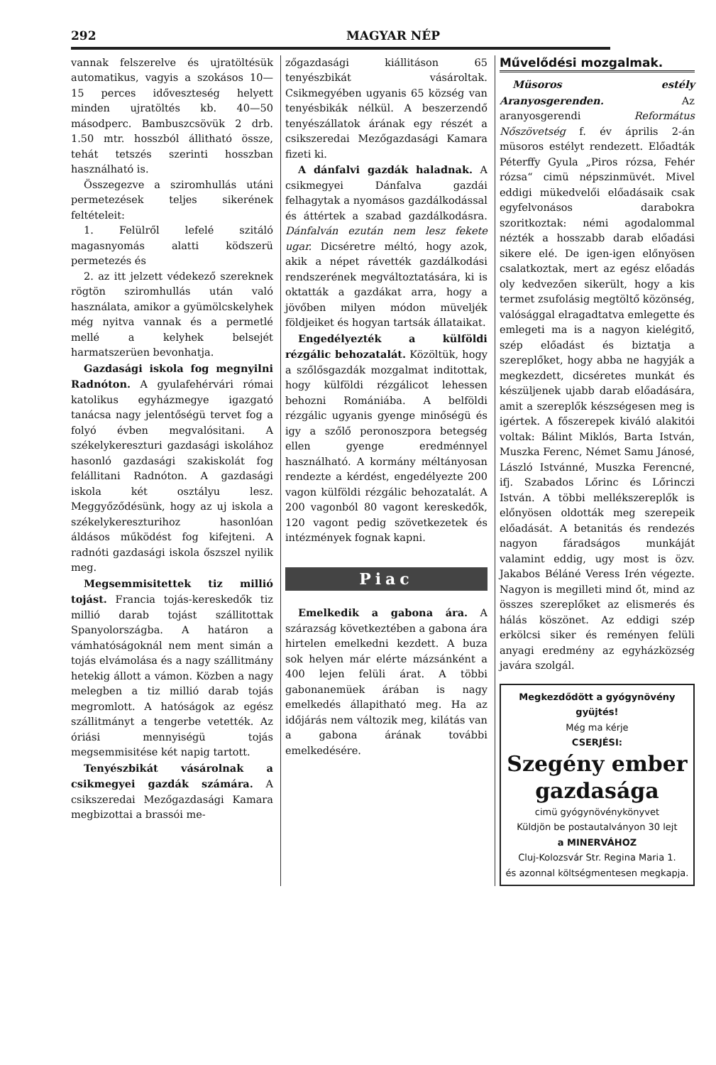292 MAGYAR NÉP
vannak felszerelve és ujratöltésük automatikus, vagyis a szokásos 10—15 perces időveszteség helyett minden ujratöltés kb. 40—50 másodperc. Bambuszcsövük 2 drb. 1.50 mtr. hosszból állitható össze, tehát tetszés szerinti hosszban használható is.
Összegezve a sziromhullás utáni permetezések teljes sikerének feltételeit:
1. Felülről lefelé szitáló magasnyomás alatti ködszerü permetezés és
2. az itt jelzett védekező szereknek rögtön sziromhullás után való használata, amikor a gyümölcskelyhek még nyitva vannak és a permetlé mellé a kelyhek belsejét harmatszerüen bevonhatja.
Gazdasági iskola fog megnyilni Radnóton. A gyulafehérvári római katolikus egyházmegye igazgató tanácsa nagy jelentőségü tervet fog a folyó évben megvalósitani. A székelykereszturi gazdasági iskolához hasonló gazdasági szakiskolát fog felállitani Radnóton. A gazdasági iskola két osztályu lesz. Meggyőződésünk, hogy az uj iskola a székelykereszturihoz hasonlóan áldásos működést fog kifejteni. A radnóti gazdasági iskola őszszel nyilik meg.
Megsemmisitettek tiz millió tojást. Francia tojás-kereskedők tiz millió darab tojást szállitottak Spanyolországba. A határon a vámhatóságoknál nem ment simán a tojás elvámolása és a nagy szállitmány hetekig állott a vámon. Közben a nagy melegben a tiz millió darab tojás megromlott. A hatóságok az egész szállitmányt a tengerbe vetették. Az óriási mennyiségü tojás megsemmisitése két napig tartott.
Tenyészbikát vásárolnak a csikmegyei gazdák számára. A csikszeredai Mezőgazdasági Kamara megbizottai a brassói me-
zőgazdasági kiállitáson 65 tenyészbikát vásároltak. Csikmegyében ugyanis 65 község van tenyésbikák nélkül. A beszerzendő tenyészállatok árának egy részét a csikszeredai Mezőgazdasági Kamara fizeti ki.
A dánfalvi gazdák haladnak. A csikmegyei Dánfalva gazdái felhagytak a nyomásos gazdálkodással és áttértek a szabad gazdálkodásra. Dánfalván ezután nem lesz fekete ugar. Dicséretre méltó, hogy azok, akik a népet rávették gazdálkodási rendszerének megváltoztatására, ki is oktatták a gazdákat arra, hogy a jövőben milyen módon müveljék földjeiket és hogyan tartsák állataikat.
Engedélyezték a külföldi rézgálic behozatalát. Közöltük, hogy a szőlősgazdák mozgalmat inditottak, hogy külföldi rézgálicot lehessen behozni Romániába. A belföldi rézgálic ugyanis gyenge minőségü és igy a szőlő peronoszpora betegség ellen gyenge eredménnyel használható. A kormány méltányosan rendezte a kérdést, engedélyezte 200 vagon külföldi rézgálic behozatalát. A 200 vagonból 80 vagont kereskedők, 120 vagont pedig szövetkezetek és intézmények fognak kapni.
Piac
Emelkedik a gabona ára. A szárazság következtében a gabona ára hirtelen emelkedni kezdett. A buza sok helyen már elérte mázsánként a 400 lejen felüli árat. A többi gabonanemüek árában is nagy emelkedés állapitható meg. Ha az időjárás nem változik meg, kilátás van a gabona árának további emelkedésére.
Művelődési mozgalmak.
Müsoros estély Aranyosgerenden. Az aranyosgerendi Református Nőszövetség f. év április 2-án müsoros estélyt rendezett. Előadták Péterffy Gyula „Piros rózsa, Fehér rózsa“ cimü népszinmüvét. Mivel eddigi mükedvelői előadásaik csak egyfelvonásos darabokra szoritkoztak: némi agodalommal nézték a hosszabb darab előadási sikere elé. De igen-igen előnyösen csalatkoztak, mert az egész előadás oly kedvezően sikerült, hogy a kis termet zsufolásig megtöltő közönség, valósággal elragadtatva emlegette és emlegeti ma is a nagyon kielégitő, szép előadást és biztatja a szereplőket, hogy abba ne hagyják a megkezdett, dicséretes munkát és készüljenek ujabb darab előadására, amit a szereplők készségesen meg is igértek. A főszerepek kiváló alakitói voltak: Bálint Miklós, Barta István, Muszka Ferenc, Német Samu Jánosé, László Istvánné, Muszka Ferencné, ifj. Szabados Lőrinc és Lőrinczi István. A többi mellékszereplők is előnyösen oldották meg szerepeik előadását. A betanitás és rendezés nagyon fáradságos munkáját valamint eddig, ugy most is özv. Jakabos Béláné Veress Irén végezte. Nagyon is megilleti mind őt, mind az összes szereplőket az elismerés és hálás köszönet. Az eddigi szép erkölcsi siker és reményen felüli anyagi eredmény az egyházközség javára szolgál.
Megkezdődött a gyógynövény gyüjtés!
Még ma kérje
CSERJÉSI:
Szegény ember gazdasága
cimü gyógynövénykönyvet
Küldjön be postautalványon 30 lejt
a MINERVÁHOZ
Cluj-Kolozsvár Str. Regina Maria 1.
és azonnal költségmentesen megkapja.